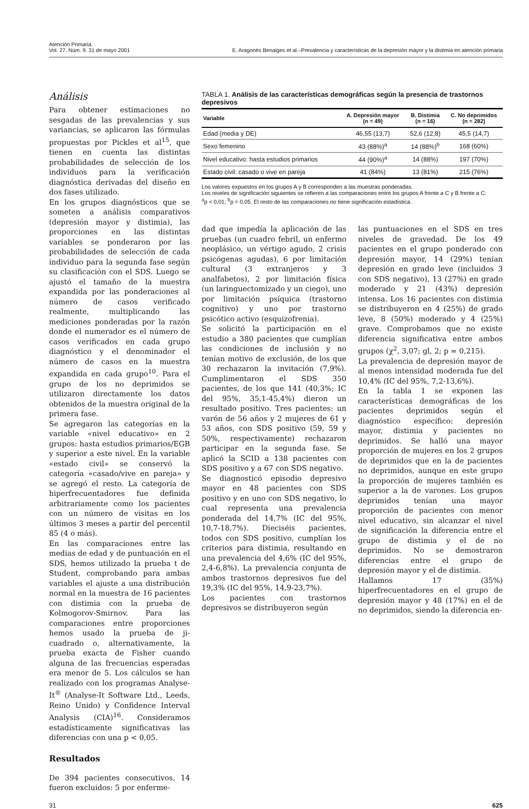Atención Primaria.
Vol. 27. Núm. 9. 31 de mayo 2001
E. Aragonès Benaiges et al.–Prevalencia y características de la depresión mayor y la distimia en atención primaria
Análisis
Para obtener estimaciones no sesgadas de las prevalencias y sus variancias, se aplicaron las fórmulas propuestas por Pickles et al<sup>15</sup>, que tienen en cuenta las distintas probabilidades de selección de los individuos para la verificación diagnóstica derivadas del diseño en dos fases utilizado.
En los grupos diagnósticos que se someten a análisis comparativos (depresión mayor y distimia), las proporciones en las distintas variables se ponderaron por las probabilidades de selección de cada individuo para la segunda fase según su clasificación con el SDS. Luego se ajustó el tamaño de la muestra expandida por las ponderaciones al número de casos verificado realmente, multiplicando las mediciones ponderadas por la razón donde el numerador es el número de casos verificados en cada grupo diagnóstico y el denominador el número de casos en la muestra expandida en cada grupo<sup>10</sup>. Para el grupo de los no deprimidos se utilizaron directamente los datos obtenidos de la muestra original de la primera fase.
Se agregaron las categorías en la variable «nivel educativo» en 2 grupos: hasta estudios primarios/EGB y superior a este nivel. En la variable «estado civil» se conservó la categoría «casado/vive en pareja» y se agregó el resto. La categoría de hiperfrecuentadores fue definida arbitrariamente como los pacientes con un número de visitas en los últimos 3 meses a partir del percentil 85 (4 o más).
En las comparaciones entre las medias de edad y de puntuación en el SDS, hemos utilizado la prueba t de Student, comprobando para ambas variables el ajuste a una distribución normal en la muestra de 16 pacientes con distimia con la prueba de Kolmogorov-Smirnov. Para las comparaciones entre proporciones hemos usado la prueba de ji-cuadrado o, alternativamente, la prueba exacta de Fisher cuando alguna de las frecuencias esperadas era menor de 5. Los cálculos se han realizado con los programas Analyse-It<sup>®</sup> (Analyse-It Software Ltd., Leeds, Reino Unido) y Confidence Interval Analysis (CIA)<sup>16</sup>. Consideramos estadísticamente significativas las diferencias con una p < 0,05.
Resultados
De 394 pacientes consecutivos, 14 fueron excluidos: 5 por enferme-
TABLA 1. Análisis de las características demográficas según la presencia de trastornos depresivos
| Variable | A. Depresión mayor (n = 49) | B. Distimia (n = 16) | C. No deprimidos (n = 282) |
| --- | --- | --- | --- |
| Edad (media y DE) | 46,55 (13,7) | 52,6 (12,8) | 45,5 (14,7) |
| Sexo femenino | 43 (88%)<sup>a</sup> | 14 (88%)<sup>b</sup> | 168 (60%) |
| Nivel educativo: hasta estudios primarios | 44 (90%)<sup>a</sup> | 14 (88%) | 197 (70%) |
| Estado civil: casado o vive en pareja | 41 (84%) | 13 (81%) | 215 (76%) |
Los valores expuestos en los grupos A y B corresponden a las muestras ponderadas.
Los niveles de significación siguientes se refieren a las comparaciones entre los grupos A frente a C y B frente a C:
<sup>a</sup> p < 0,01; <sup>b</sup>p = 0,05. El resto de las comparaciones no tiene significación estadística.
dad que impedía la aplicación de las pruebas (un cuadro febril, un enfermo neoplásico, un vértigo agudo, 2 crisis psicógenas agudas), 6 por limitación cultural (3 extranjeros y 3 analfabetos), 2 por limitación física (un laringuectomizado y un ciego), uno por limitación psíquica (trastorno cognitivo) y uno por trastorno psicótico activo (esquizofrenia).
Se solicitó la participación en el estudio a 380 pacientes que cumplían las condiciones de inclusión y no tenían motivo de exclusión, de los que 30 rechazaron la invitación (7,9%). Cumplimentaron el SDS 350 pacientes, de los que 141 (40,3%; IC del 95%, 35,1-45,4%) dieron un resultado positivo. Tres pacientes: un varón de 56 años y 2 mujeres de 61 y 53 años, con SDS positivo (59, 59 y 50%, respectivamente) rechazaron participar en la segunda fase. Se aplicó la SCID a 138 pacientes con SDS positivo y a 67 con SDS negativo.
Se diagnosticó episodio depresivo mayor en 48 pacientes con SDS positivo y en uno con SDS negativo, lo cual representa una prevalencia ponderada del 14,7% (IC del 95%, 10,7-18,7%). Dieciséis pacientes, todos con SDS positivo, cumplían los criterios para distimia, resultando en una prevalencia del 4,6% (IC del 95%, 2,4-6,8%). La prevalencia conjunta de ambos trastornos depresivos fue del 19,3% (IC del 95%, 14,9-23,7%).
Los pacientes con trastornos depresivos se distribuyeron según
las puntuaciones en el SDS en tres niveles de gravedad. De los 49 pacientes en el grupo ponderado con depresión mayor, 14 (29%) tenían depresión en grado leve (incluidos 3 con SDS negativo), 13 (27%) en grado moderado y 21 (43%) depresión intensa. Los 16 pacientes con distimia se distribuyeron en 4 (25%) de grado leve, 8 (50%) moderado y 4 (25%) grave. Comprobamos que no existe diferencia significativa entre ambos grupos (χ<sup>2</sup>, 3,07; gl, 2; p = 0,215).
La prevalencia de depresión mayor de al menos intensidad moderada fue del 10,4% (IC del 95%, 7,2-13,6%).
En la tabla 1 se exponen las características demográficas de los pacientes deprimidos según el diagnóstico específico: depresión mayor, distimia y pacientes no deprimidos. Se halló una mayor proporción de mujeres en los 2 grupos de deprimidos que en la de pacientes no deprimidos, aunque en este grupo la proporción de mujeres también es superior a la de varones. Los grupos deprimidos tenían una mayor proporción de pacientes con menor nivel educativo, sin alcanzar el nivel de significación la diferencia entre el grupo de distimia y el de no deprimidos. No se demostraron diferencias entre el grupo de depresión mayor y el de distimia.
Hallamos 17 (35%) hiperfrecuentadores en el grupo de depresión mayor y 48 (17%) en el de no deprimidos, siendo la diferencia en-
31 625